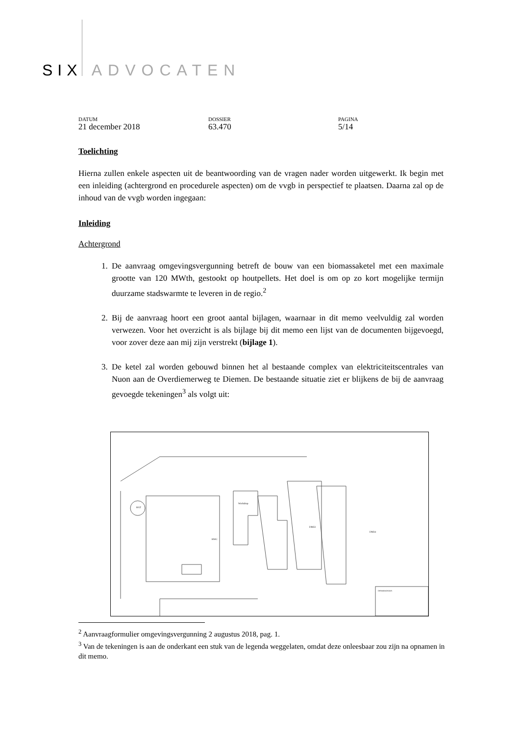SIX ADVOCATEN
DATUM
21 december 2018
DOSSIER
63.470
PAGINA
5/14
Toelichting
Hierna zullen enkele aspecten uit de beantwoording van de vragen nader worden uitgewerkt. Ik begin met een inleiding (achtergrond en procedurele aspecten) om de vvgb in perspectief te plaatsen. Daarna zal op de inhoud van de vvgb worden ingegaan:
Inleiding
Achtergrond
1. De aanvraag omgevingsvergunning betreft de bouw van een biomassaketel met een maximale grootte van 120 MWth, gestookt op houtpellets. Het doel is om op zo kort mogelijke termijn duurzame stadswarmte te leveren in de regio.<sup>2</sup>
2. Bij de aanvraag hoort een groot aantal bijlagen, waarnaar in dit memo veelvuldig zal worden verwezen. Voor het overzicht is als bijlage bij dit memo een lijst van de documenten bijgevoegd, voor zover deze aan mij zijn verstrekt (bijlage 1).
3. De ketel zal worden gebouwd binnen het al bestaande complex van elektriciteitscentrales van Nuon aan de Overdiemerweg te Diemen. De bestaande situatie ziet er blijkens de bij de aanvraag gevoegde tekeningen<sup>3</sup> als volgt uit:
Workshop
DM33
DM34
HAT
HWC
OPMERKINGEN
<sup>2</sup> Aanvraagformulier omgevingsvergunning 2 augustus 2018, pag. 1.
<sup>3</sup> Van de tekeningen is aan de onderkant een stuk van de legenda weggelaten, omdat deze onleesbaar zou zijn na opnamen in dit memo.